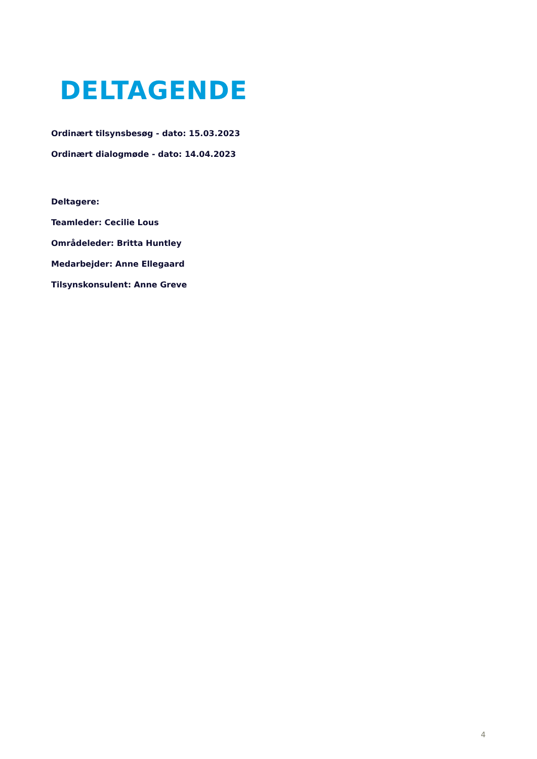DELTAGENDE
Ordinært tilsynsbesøg - dato: 15.03.2023
Ordinært dialogmøde - dato: 14.04.2023
Deltagere:
Teamleder: Cecilie Lous
Områdeleder: Britta Huntley
Medarbejder: Anne Ellegaard
Tilsynskonsulent: Anne Greve
4